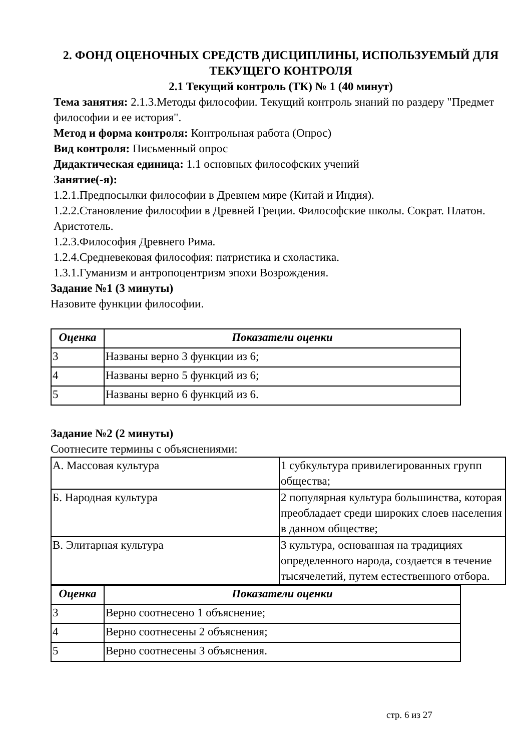2. ФОНД ОЦЕНОЧНЫХ СРЕДСТВ ДИСЦИПЛИНЫ, ИСПОЛЬЗУЕМЫЙ ДЛЯ ТЕКУЩЕГО КОНТРОЛЯ
2.1 Текущий контроль (ТК) № 1 (40 минут)
Тема занятия: 2.1.3.Методы философии. Текущий контроль знаний по раздеру "Предмет философии и ее история".
Метод и форма контроля: Контрольная работа (Опрос)
Вид контроля: Письменный опрос
Дидактическая единица: 1.1 основных философских учений
Занятие(-я):
1.2.1.Предпосылки философии в Древнем мире (Китай и Индия).
1.2.2.Становление философии в Древней Греции. Философские школы. Сократ. Платон. Аристотель.
1.2.3.Философия Древнего Рима.
1.2.4.Средневековая философия: патристика и схоластика.
1.3.1.Гуманизм и антропоцентризм эпохи Возрождения.
Задание №1 (3 минуты)
Назовите функции философии.
| Оценка | Показатели оценки |
| --- | --- |
| 3 | Названы верно 3 функции из 6; |
| 4 | Названы верно 5 функций из 6; |
| 5 | Названы верно 6 функций из 6. |
Задание №2 (2 минуты)
Соотнесите термины с объяснениями:
| А. Массовая культура | 1 субкультура привилегированных групп общества; |
| Б. Народная культура | 2 популярная культура большинства, которая преобладает среди широких слоев населения в данном обществе; |
| В. Элитарная культура | 3 культура, основанная на традициях определенного народа, создается в течение тысячелетий, путем естественного отбора. |
| Оценка | Показатели оценки |
| --- | --- |
| 3 | Верно соотнесено 1 объяснение; |
| 4 | Верно соотнесены 2 объяснения; |
| 5 | Верно соотнесены 3 объяснения. |
стр. 6 из 27